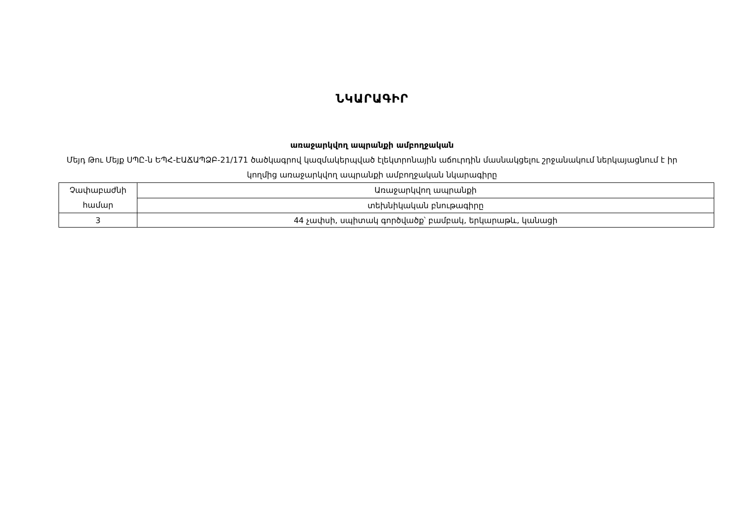ՆԿԱՐԱԳԻՐ
առաջարկվող ապրանքի ամբողջական
Մեյդ Թու Մեյք ՍՊԸ-ն ԵՊՀ-ԷԱՃԱՊՁԲ-21/171 ծածկագրով կազմակերպված էլեկտրոնային աճուրդին մասնակցելու շրջանակում ներկայացնում է իր կողմից առաջարկվող ապրանքի ամբողջական նկարագիրը
| Չափաբաժնի համար | Առաջարկվող ապրանքի |
| | տեխնիկական բնութագիրը |
| 3 | 44 չափսի, սպիտակ գործվածք՝ բամբակ, երկարաթև, կանացի |